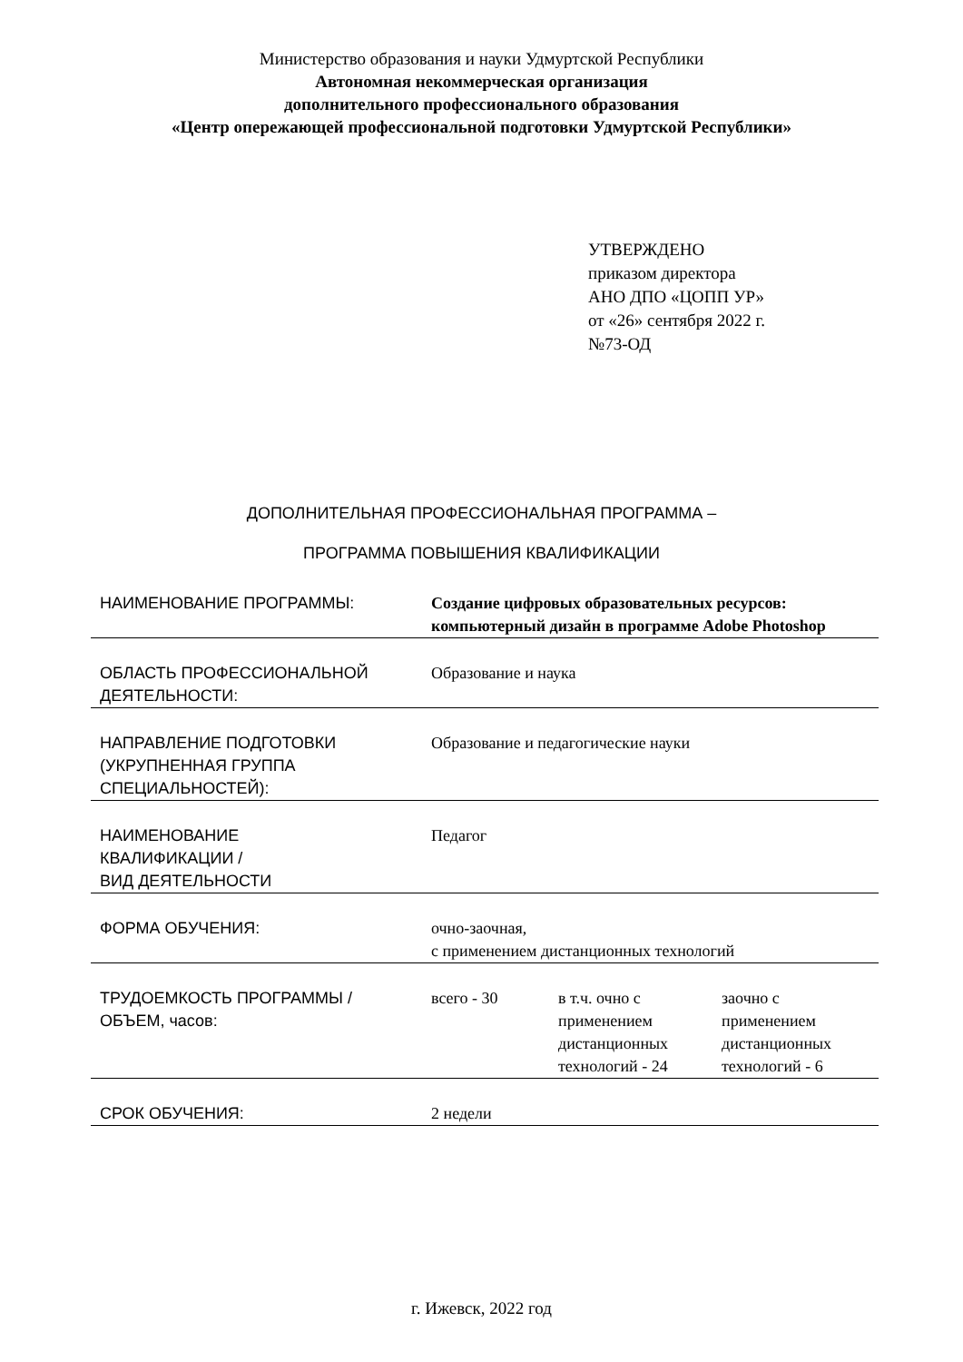Министерство образования и науки Удмуртской Республики
Автономная некоммерческая организация
дополнительного профессионального образования
«Центр опережающей профессиональной подготовки Удмуртской Республики»
УТВЕРЖДЕНО
приказом директора
АНО ДПО «ЦОПП УР»
от «26» сентября 2022 г.
№73-ОД
ДОПОЛНИТЕЛЬНАЯ ПРОФЕССИОНАЛЬНАЯ ПРОГРАММА –
ПРОГРАММА ПОВЫШЕНИЯ КВАЛИФИКАЦИИ
| НАИМЕНОВАНИЕ ПРОГРАММЫ: | Создание цифровых образовательных ресурсов: компьютерный дизайн в программе Adobe Photoshop | | |
| ОБЛАСТЬ ПРОФЕССИОНАЛЬНОЙ ДЕЯТЕЛЬНОСТИ: | Образование и наука | | |
| НАПРАВЛЕНИЕ ПОДГОТОВКИ (УКРУПНЕННАЯ ГРУППА СПЕЦИАЛЬНОСТЕЙ): | Образование и педагогические науки | | |
| НАИМЕНОВАНИЕ КВАЛИФИКАЦИИ / ВИД ДЕЯТЕЛЬНОСТИ | Педагог | | |
| ФОРМА ОБУЧЕНИЯ: | очно-заочная, с применением дистанционных технологий | | |
| ТРУДОЕМКОСТЬ ПРОГРАММЫ /ОБЪЕМ, часов: | всего - 30 | в т.ч. очно с применением дистанционных технологий - 24 | заочно с применением дистанционных технологий - 6 |
| СРОК ОБУЧЕНИЯ: | 2 недели | | |
г. Ижевск, 2022 год